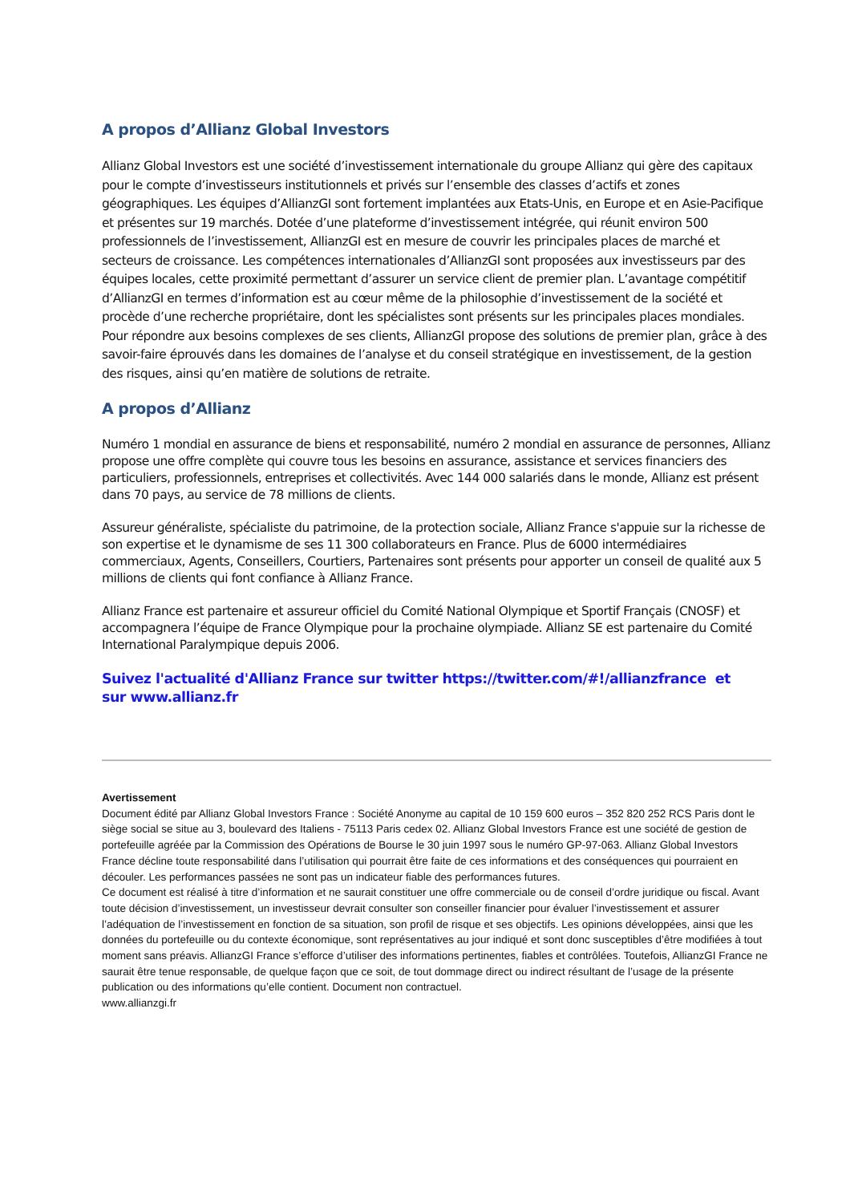A propos d’Allianz Global Investors
Allianz Global Investors est une société d’investissement internationale du groupe Allianz qui gère des capitaux pour le compte d’investisseurs institutionnels et privés sur l’ensemble des classes d’actifs et zones géographiques. Les équipes d’AllianzGI sont fortement implantées aux Etats-Unis, en Europe et en Asie-Pacifique et présentes sur 19 marchés. Dotée d’une plateforme d’investissement intégrée, qui réunit environ 500 professionnels de l’investissement, AllianzGI est en mesure de couvrir les principales places de marché et secteurs de croissance. Les compétences internationales d’AllianzGI sont proposées aux investisseurs par des équipes locales, cette proximité permettant d’assurer un service client de premier plan. L’avantage compétitif d’AllianzGI en termes d’information est au cœur même de la philosophie d’investissement de la société et procède d’une recherche propriétaire, dont les spécialistes sont présents sur les principales places mondiales. Pour répondre aux besoins complexes de ses clients, AllianzGI propose des solutions de premier plan, grâce à des savoir-faire éprouvés dans les domaines de l’analyse et du conseil stratégique en investissement, de la gestion des risques, ainsi qu’en matière de solutions de retraite.
A propos d’Allianz
Numéro 1 mondial en assurance de biens et responsabilité, numéro 2 mondial en assurance de personnes, Allianz propose une offre complète qui couvre tous les besoins en assurance, assistance et services financiers des particuliers, professionnels, entreprises et collectivités. Avec 144 000 salariés dans le monde, Allianz est présent dans 70 pays, au service de 78 millions de clients.
Assureur généraliste, spécialiste du patrimoine, de la protection sociale, Allianz France s'appuie sur la richesse de son expertise et le dynamisme de ses 11 300 collaborateurs en France. Plus de 6000 intermédiaires commerciaux, Agents, Conseillers, Courtiers, Partenaires sont présents pour apporter un conseil de qualité aux 5 millions de clients qui font confiance à Allianz France.
Allianz France est partenaire et assureur officiel du Comité National Olympique et Sportif Français (CNOSF) et accompagnera l’équipe de France Olympique pour la prochaine olympiade. Allianz SE est partenaire du Comité International Paralympique depuis 2006.
Suivez l'actualité d'Allianz France sur twitter https://twitter.com/#!/allianzfrance et
sur www.allianz.fr
Avertissement
Document édité par Allianz Global Investors France : Société Anonyme au capital de 10 159 600 euros – 352 820 252 RCS Paris dont le siège social se situe au 3, boulevard des Italiens - 75113 Paris cedex 02. Allianz Global Investors France est une société de gestion de portefeuille agréée par la Commission des Opérations de Bourse le 30 juin 1997 sous le numéro GP-97-063. Allianz Global Investors France décline toute responsabilité dans l’utilisation qui pourrait être faite de ces informations et des conséquences qui pourraient en découler. Les performances passées ne sont pas un indicateur fiable des performances futures.
Ce document est réalisé à titre d’information et ne saurait constituer une offre commerciale ou de conseil d’ordre juridique ou fiscal. Avant toute décision d’investissement, un investisseur devrait consulter son conseiller financier pour évaluer l’investissement et assurer l’adéquation de l’investissement en fonction de sa situation, son profil de risque et ses objectifs. Les opinions développées, ainsi que les données du portefeuille ou du contexte économique, sont représentatives au jour indiqué et sont donc susceptibles d’être modifiées à tout moment sans préavis. AllianzGI France s’efforce d’utiliser des informations pertinentes, fiables et contrôlées. Toutefois, AllianzGI France ne saurait être tenue responsable, de quelque façon que ce soit, de tout dommage direct ou indirect résultant de l’usage de la présente publication ou des informations qu’elle contient. Document non contractuel.
www.allianzgi.fr